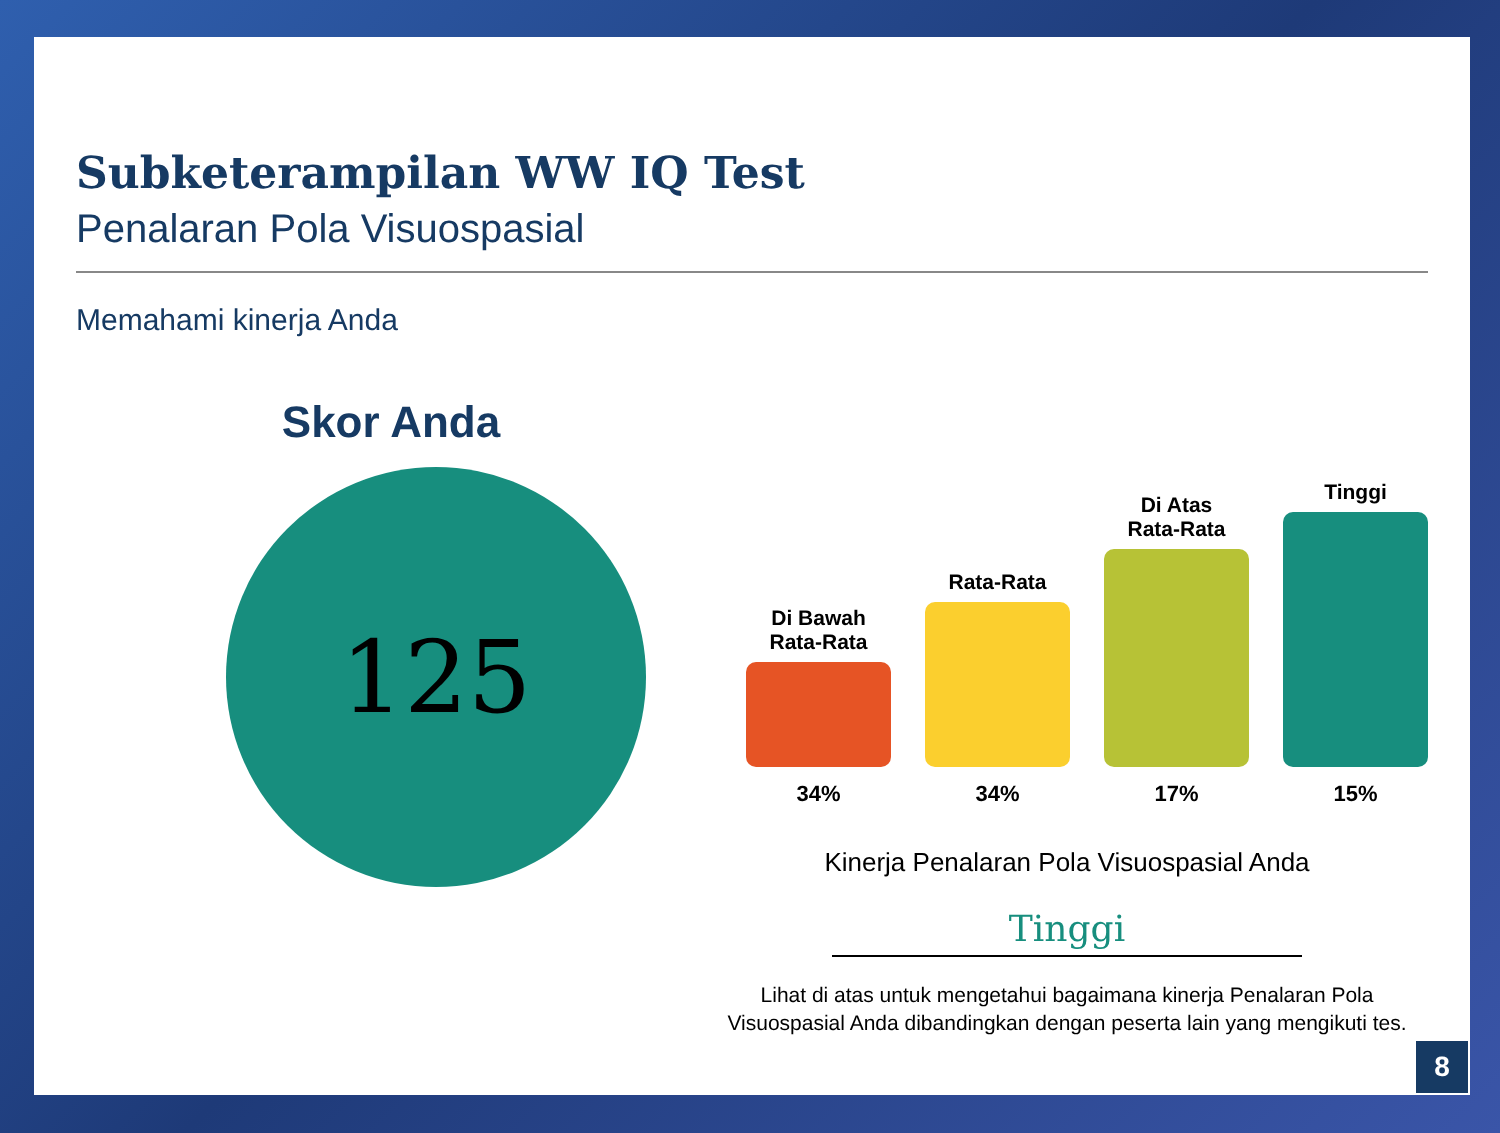Subketerampilan WW IQ Test
Penalaran Pola Visuospasial
Memahami kinerja Anda
Skor Anda
125
Di Bawah
Rata-Rata
Rata-Rata
Di Atas
Rata-Rata
Tinggi
34% 34% 17% 15%
Kinerja Penalaran Pola Visuospasial Anda
Tinggi
Lihat di atas untuk mengetahui bagaimana kinerja Penalaran Pola Visuospasial Anda dibandingkan dengan peserta lain yang mengikuti tes.
8